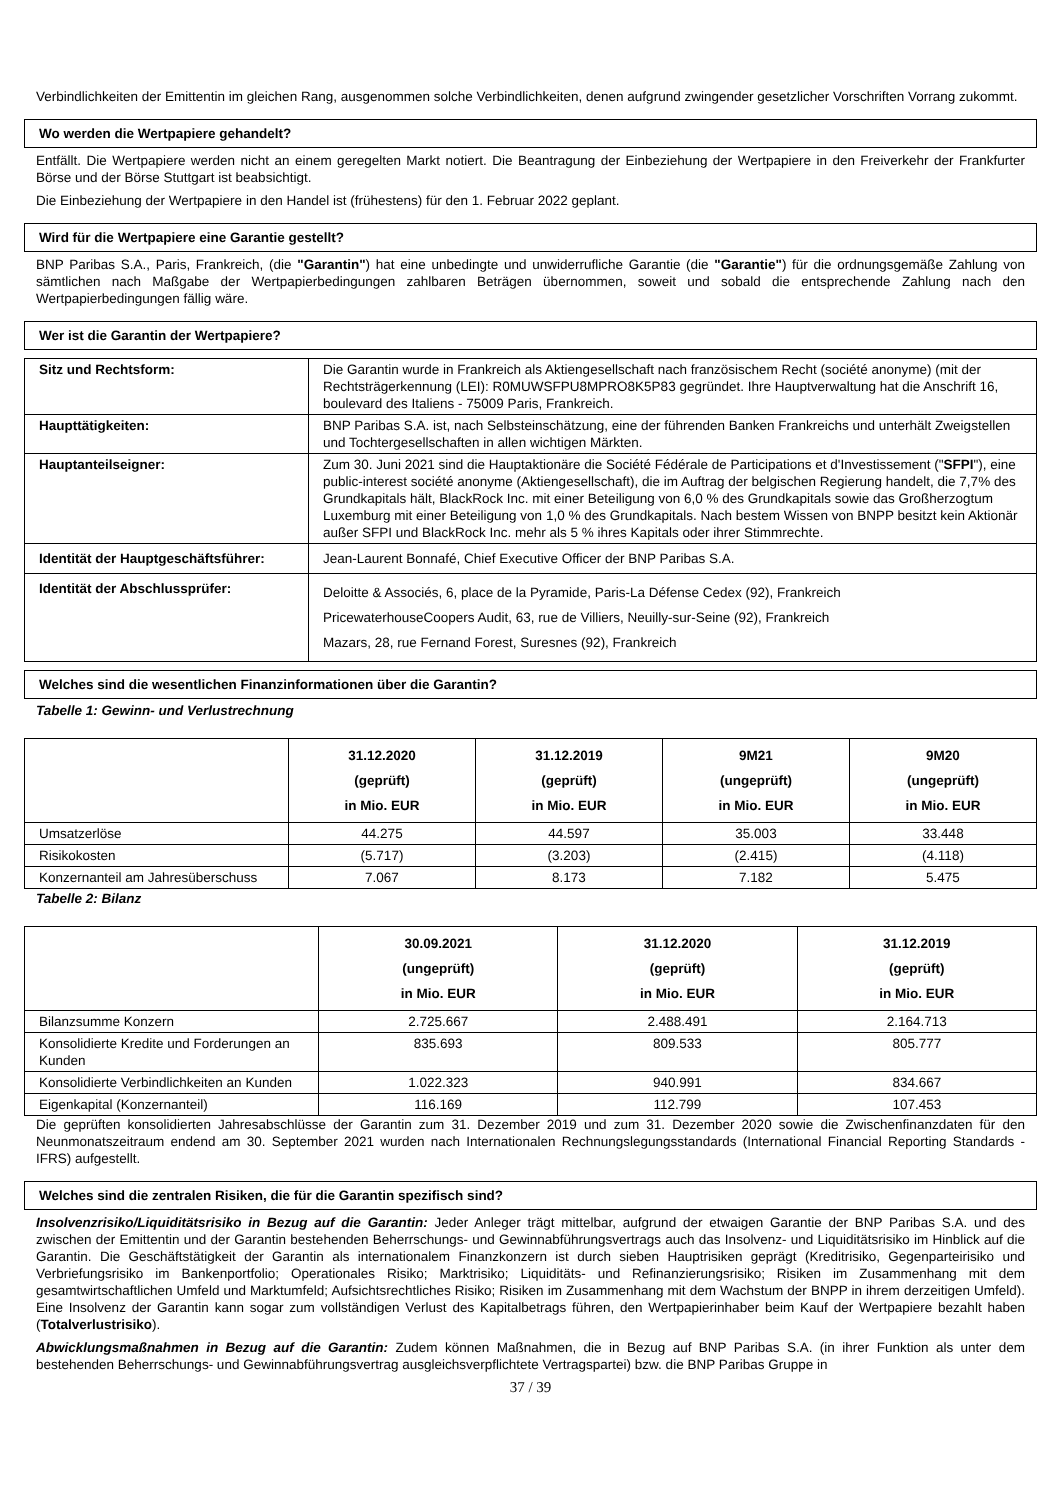Verbindlichkeiten der Emittentin im gleichen Rang, ausgenommen solche Verbindlichkeiten, denen aufgrund zwingender gesetzlicher Vorschriften Vorrang zukommt.
Wo werden die Wertpapiere gehandelt?
Entfällt. Die Wertpapiere werden nicht an einem geregelten Markt notiert. Die Beantragung der Einbeziehung der Wertpapiere in den Freiverkehr der Frankfurter Börse und der Börse Stuttgart ist beabsichtigt.
Die Einbeziehung der Wertpapiere in den Handel ist (frühestens) für den 1. Februar 2022 geplant.
Wird für die Wertpapiere eine Garantie gestellt?
BNP Paribas S.A., Paris, Frankreich, (die "Garantin") hat eine unbedingte und unwiderrufliche Garantie (die "Garantie") für die ordnungsgemäße Zahlung von sämtlichen nach Maßgabe der Wertpapierbedingungen zahlbaren Beträgen übernommen, soweit und sobald die entsprechende Zahlung nach den Wertpapierbedingungen fällig wäre.
Wer ist die Garantin der Wertpapiere?
| Sitz und Rechtsform: | Die Garantin wurde in Frankreich als Aktiengesellschaft nach französischem Recht (société anonyme) (mit der Rechtsträgerkennung (LEI): R0MUWSFPU8MPRO8K5P83 gegründet. Ihre Hauptverwaltung hat die Anschrift 16, boulevard des Italiens - 75009 Paris, Frankreich. |
| Haupttätigkeiten: | BNP Paribas S.A. ist, nach Selbsteinschätzung, eine der führenden Banken Frankreichs und unterhält Zweigstellen und Tochtergesellschaften in allen wichtigen Märkten. |
| Hauptanteilseigner: | Zum 30. Juni 2021 sind die Hauptaktionäre die Société Fédérale de Participations et d'Investissement (" SFPI "), eine public-interest société anonyme (Aktiengesellschaft), die im Auftrag der belgischen Regierung handelt, die 7,7% des Grundkapitals hält, BlackRock Inc. mit einer Beteiligung von 6,0 % des Grundkapitals sowie das Großherzogtum Luxemburg mit einer Beteiligung von 1,0 % des Grundkapitals. Nach bestem Wissen von BNPP besitzt kein Aktionär außer SFPI und BlackRock Inc. mehr als 5 % ihres Kapitals oder ihrer Stimmrechte. |
| Identität der Hauptgeschäftsführer: | Jean-Laurent Bonnafé, Chief Executive Officer der BNP Paribas S.A. |
| Identität der Abschlussprüfer: | Deloitte & Associés, 6, place de la Pyramide, Paris-La Défense Cedex (92), Frankreich PricewaterhouseCoopers Audit, 63, rue de Villiers, Neuilly-sur-Seine (92), Frankreich Mazars, 28, rue Fernand Forest, Suresnes (92), Frankreich |
Welches sind die wesentlichen Finanzinformationen über die Garantin?
Tabelle 1: Gewinn- und Verlustrechnung
| | 31.12.2020 (geprüft) in Mio. EUR | 31.12.2019 (geprüft) in Mio. EUR | 9M21 (ungeprüft) in Mio. EUR | 9M20 (ungeprüft) in Mio. EUR |
| --- | --- | --- | --- | --- |
| Umsatzerlöse | 44.275 | 44.597 | 35.003 | 33.448 |
| Risikokosten | (5.717) | (3.203) | (2.415) | (4.118) |
| Konzernanteil am Jahresüberschuss | 7.067 | 8.173 | 7.182 | 5.475 |
Tabelle 2: Bilanz
| | 30.09.2021 (ungeprüft) in Mio. EUR | 31.12.2020 (geprüft) in Mio. EUR | 31.12.2019 (geprüft) in Mio. EUR |
| --- | --- | --- | --- |
| Bilanzsumme Konzern | 2.725.667 | 2.488.491 | 2.164.713 |
| Konsolidierte Kredite und Forderungen an Kunden | 835.693 | 809.533 | 805.777 |
| Konsolidierte Verbindlichkeiten an Kunden | 1.022.323 | 940.991 | 834.667 |
| Eigenkapital (Konzernanteil) | 116.169 | 112.799 | 107.453 |
Die geprüften konsolidierten Jahresabschlüsse der Garantin zum 31. Dezember 2019 und zum 31. Dezember 2020 sowie die Zwischenfinanzdaten für den Neunmonatszeitraum endend am 30. September 2021 wurden nach Internationalen Rechnungslegungsstandards (International Financial Reporting Standards - IFRS) aufgestellt.
Welches sind die zentralen Risiken, die für die Garantin spezifisch sind?
Insolvenzrisiko/Liquiditätsrisiko in Bezug auf die Garantin: Jeder Anleger trägt mittelbar, aufgrund der etwaigen Garantie der BNP Paribas S.A. und des zwischen der Emittentin und der Garantin bestehenden Beherrschungs- und Gewinnabführungsvertrags auch das Insolvenz- und Liquiditätsrisiko im Hinblick auf die Garantin. Die Geschäftstätigkeit der Garantin als internationalem Finanzkonzern ist durch sieben Hauptrisiken geprägt (Kreditrisiko, Gegenparteirisiko und Verbriefungsrisiko im Bankenportfolio; Operationales Risiko; Marktrisiko; Liquiditäts- und Refinanzierungsrisiko; Risiken im Zusammenhang mit dem gesamtwirtschaftlichen Umfeld und Marktumfeld; Aufsichtsrechtliches Risiko; Risiken im Zusammenhang mit dem Wachstum der BNPP in ihrem derzeitigen Umfeld). Eine Insolvenz der Garantin kann sogar zum vollständigen Verlust des Kapitalbetrags führen, den Wertpapierinhaber beim Kauf der Wertpapiere bezahlt haben (Totalverlustrisiko).
Abwicklungsmaßnahmen in Bezug auf die Garantin: Zudem können Maßnahmen, die in Bezug auf BNP Paribas S.A. (in ihrer Funktion als unter dem bestehenden Beherrschungs- und Gewinnabführungsvertrag ausgleichsverpflichtete Vertragspartei) bzw. die BNP Paribas Gruppe in
37 / 39